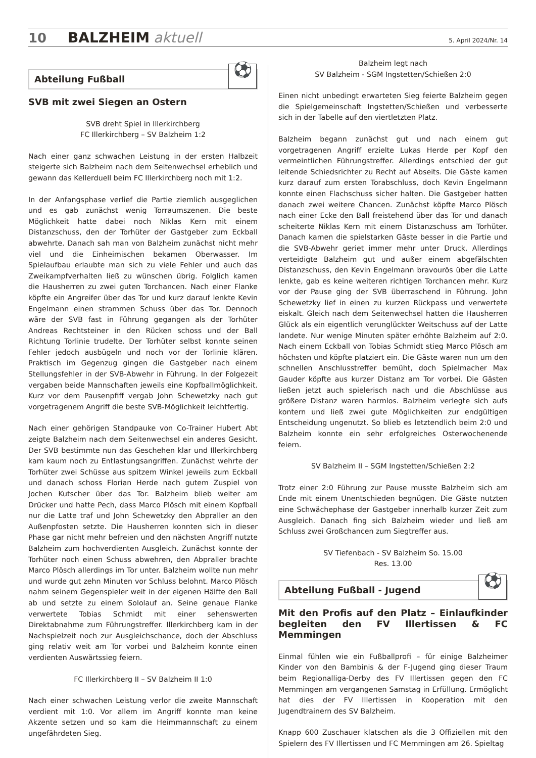10 BALZHEIM aktuell 5. April 2024/Nr. 14
Abteilung Fußball
⚽
SVB mit zwei Siegen an Ostern
SVB dreht Spiel in Illerkirchberg
FC Illerkirchberg – SV Balzheim 1:2
Nach einer ganz schwachen Leistung in der ersten Halbzeit steigerte sich Balzheim nach dem Seitenwechsel erheblich und gewann das Kellerduell beim FC Illerkirchberg noch mit 1:2.
In der Anfangsphase verlief die Partie ziemlich ausgeglichen und es gab zunächst wenig Torraumszenen. Die beste Möglichkeit hatte dabei noch Niklas Kern mit einem Distanzschuss, den der Torhüter der Gastgeber zum Eckball abwehrte. Danach sah man von Balzheim zunächst nicht mehr viel und die Einheimischen bekamen Oberwasser. Im Spielaufbau erlaubte man sich zu viele Fehler und auch das Zweikampfverhalten ließ zu wünschen übrig. Folglich kamen die Hausherren zu zwei guten Torchancen. Nach einer Flanke köpfte ein Angreifer über das Tor und kurz darauf lenkte Kevin Engelmann einen strammen Schuss über das Tor. Dennoch wäre der SVB fast in Führung gegangen als der Torhüter Andreas Rechtsteiner in den Rücken schoss und der Ball Richtung Torlinie trudelte. Der Torhüter selbst konnte seinen Fehler jedoch ausbügeln und noch vor der Torlinie klären. Praktisch im Gegenzug gingen die Gastgeber nach einem Stellungsfehler in der SVB-Abwehr in Führung. In der Folgezeit vergaben beide Mannschaften jeweils eine Kopfballmöglichkeit. Kurz vor dem Pausenpfiff vergab John Schewetzky nach gut vorgetragenem Angriff die beste SVB-Möglichkeit leichtfertig.
Nach einer gehörigen Standpauke von Co-Trainer Hubert Abt zeigte Balzheim nach dem Seitenwechsel ein anderes Gesicht. Der SVB bestimmte nun das Geschehen klar und Illerkirchberg kam kaum noch zu Entlastungsangriffen. Zunächst wehrte der Torhüter zwei Schüsse aus spitzem Winkel jeweils zum Eckball und danach schoss Florian Herde nach gutem Zuspiel von Jochen Kutscher über das Tor. Balzheim blieb weiter am Drücker und hatte Pech, dass Marco Plösch mit einem Kopfball nur die Latte traf und John Schewetzky den Abpraller an den Außenpfosten setzte. Die Hausherren konnten sich in dieser Phase gar nicht mehr befreien und den nächsten Angriff nutzte Balzheim zum hochverdienten Ausgleich. Zunächst konnte der Torhüter noch einen Schuss abwehren, den Abpraller brachte Marco Plösch allerdings im Tor unter. Balzheim wollte nun mehr und wurde gut zehn Minuten vor Schluss belohnt. Marco Plösch nahm seinem Gegenspieler weit in der eigenen Hälfte den Ball ab und setzte zu einem Sololauf an. Seine genaue Flanke verwertete Tobias Schmidt mit einer sehenswerten Direktabnahme zum Führungstreffer. Illerkirchberg kam in der Nachspielzeit noch zur Ausgleichschance, doch der Abschluss ging relativ weit am Tor vorbei und Balzheim konnte einen verdienten Auswärtssieg feiern.
FC Illerkirchberg II – SV Balzheim II 1:0
Nach einer schwachen Leistung verlor die zweite Mannschaft verdient mit 1:0. Vor allem im Angriff konnte man keine Akzente setzen und so kam die Heimmannschaft zu einem ungefährdeten Sieg.
Balzheim legt nach
SV Balzheim - SGM Ingstetten/Schießen 2:0
Einen nicht unbedingt erwarteten Sieg feierte Balzheim gegen die Spielgemeinschaft Ingstetten/Schießen und verbesserte sich in der Tabelle auf den viertletzten Platz.
Balzheim begann zunächst gut und nach einem gut vorgetragenen Angriff erzielte Lukas Herde per Kopf den vermeintlichen Führungstreffer. Allerdings entschied der gut leitende Schiedsrichter zu Recht auf Abseits. Die Gäste kamen kurz darauf zum ersten Torabschluss, doch Kevin Engelmann konnte einen Flachschuss sicher halten. Die Gastgeber hatten danach zwei weitere Chancen. Zunächst köpfte Marco Plösch nach einer Ecke den Ball freistehend über das Tor und danach scheiterte Niklas Kern mit einem Distanzschuss am Torhüter. Danach kamen die spielstarken Gäste besser in die Partie und die SVB-Abwehr geriet immer mehr unter Druck. Allerdings verteidigte Balzheim gut und außer einem abgefälschten Distanzschuss, den Kevin Engelmann bravourös über die Latte lenkte, gab es keine weiteren richtigen Torchancen mehr. Kurz vor der Pause ging der SVB überraschend in Führung. John Schewetzky lief in einen zu kurzen Rückpass und verwertete eiskalt. Gleich nach dem Seitenwechsel hatten die Hausherren Glück als ein eigentlich verunglückter Weitschuss auf der Latte landete. Nur wenige Minuten später erhöhte Balzheim auf 2:0. Nach einem Eckball von Tobias Schmidt stieg Marco Plösch am höchsten und köpfte platziert ein. Die Gäste waren nun um den schnellen Anschlusstreffer bemüht, doch Spielmacher Max Gauder köpfte aus kurzer Distanz am Tor vorbei. Die Gästen ließen jetzt auch spielerisch nach und die Abschlüsse aus größere Distanz waren harmlos. Balzheim verlegte sich aufs kontern und ließ zwei gute Möglichkeiten zur endgültigen Entscheidung ungenutzt. So blieb es letztendlich beim 2:0 und Balzheim konnte ein sehr erfolgreiches Osterwochenende feiern.
SV Balzheim II – SGM Ingstetten/Schießen 2:2
Trotz einer 2:0 Führung zur Pause musste Balzheim sich am Ende mit einem Unentschieden begnügen. Die Gäste nutzten eine Schwächephase der Gastgeber innerhalb kurzer Zeit zum Ausgleich. Danach fing sich Balzheim wieder und ließ am Schluss zwei Großchancen zum Siegtreffer aus.
SV Tiefenbach - SV Balzheim So. 15.00
Res. 13.00
Abteilung Fußball - Jugend
⚽
Mit den Profis auf den Platz – Einlaufkinder begleiten den FV Illertissen & FC Memmingen
Einmal fühlen wie ein Fußballprofi – für einige Balzheimer Kinder von den Bambinis & der F-Jugend ging dieser Traum beim Regionalliga-Derby des FV Illertissen gegen den FC Memmingen am vergangenen Samstag in Erfüllung. Ermöglicht hat dies der FV Illertissen in Kooperation mit den Jugendtrainern des SV Balzheim.
Knapp 600 Zuschauer klatschen als die 3 Offiziellen mit den Spielern des FV Illertissen und FC Memmingen am 26. Spieltag